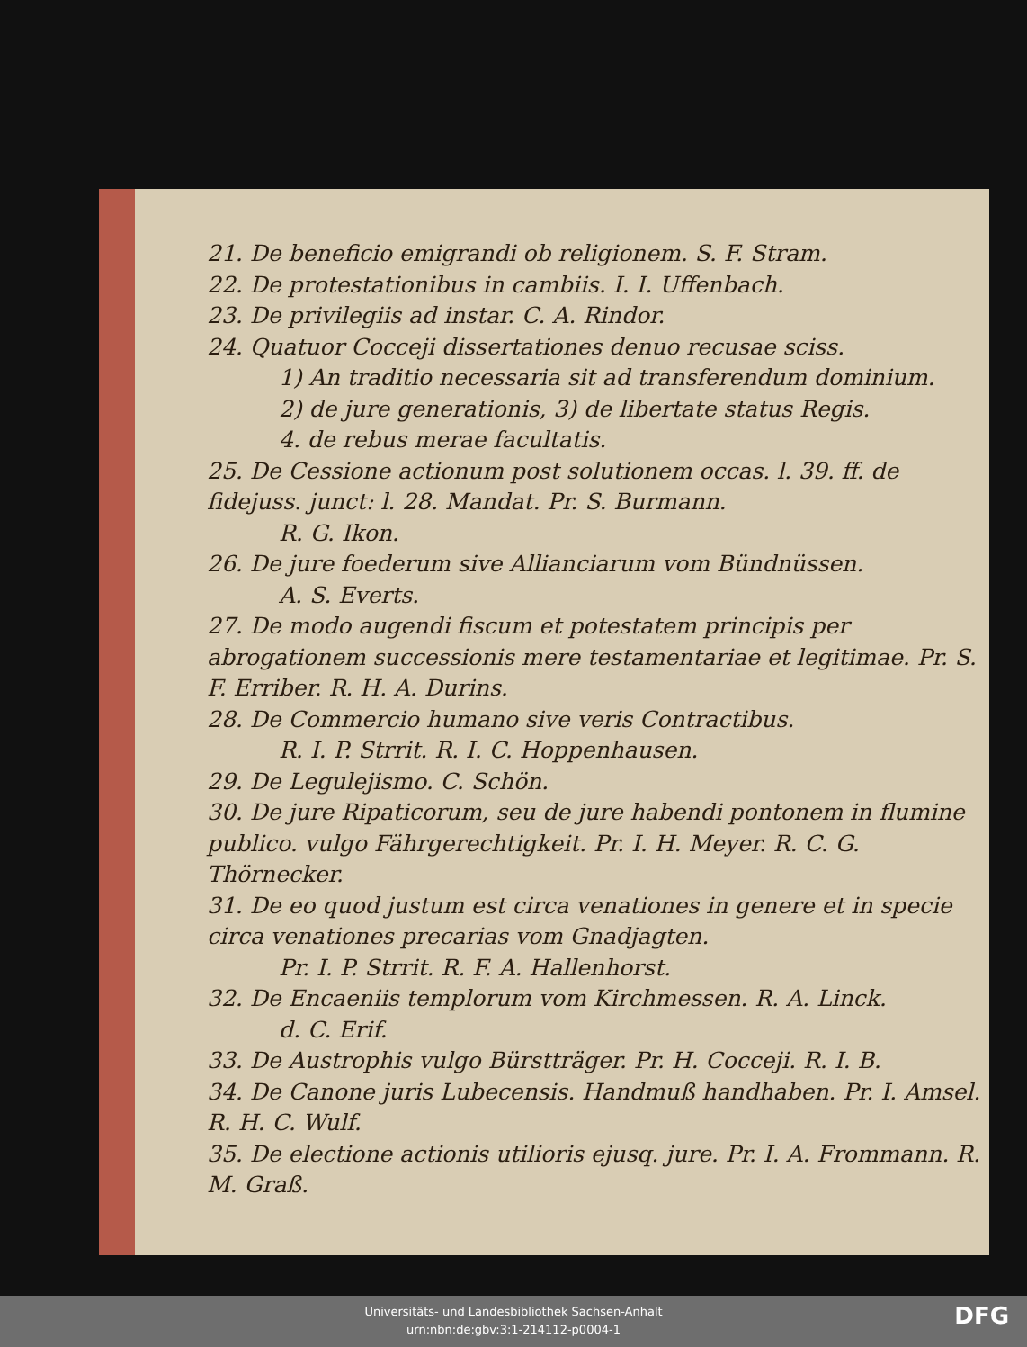21. De beneficio emigrandi ob religionem. S. F. Stram.
22. De protestationibus in cambiis. I. I. Uffenbach.
23. De privilegiis ad instar. C. A. Rindor.
24. Quatuor Cocceji dissertationes denuo recusae sciss.
1) An traditio necessaria sit ad transferendum dominium.
2) de jure generationis, 3) de libertate status Regis.
4. de rebus merae facultatis.
25. De Cessione actionum post solutionem occas. l. 39. ff. de fidejuss. junct: l. 28. Mandat. Pr. S. Burmann.
R. G. Ikon.
26. De jure foederum sive Allianciarum vom Bündnüssen.
A. S. Everts.
27. De modo augendi fiscum et potestatem principis per abrogationem successionis mere testamentariae et legitimae. Pr. S. F. Erriber. R. H. A. Durins.
28. De Commercio humano sive veris Contractibus.
R. I. P. Strrit. R. I. C. Hoppenhausen.
29. De Legulejismo. C. Schön.
30. De jure Ripaticorum, seu de jure habendi pontonem in flumine publico. vulgo Fährgerechtigkeit. Pr. I. H. Meyer. R. C. G. Thörnecker.
31. De eo quod justum est circa venationes in genere et in specie circa venationes precarias vom Gnadjagten.
Pr. I. P. Strrit. R. F. A. Hallenhorst.
32. De Encaeniis templorum vom Kirchmessen. R. A. Linck.
d. C. Erif.
33. De Austrophis vulgo Bürstträger. Pr. H. Cocceji. R. I. B.
34. De Canone juris Lubecensis. Handmuß handhaben. Pr. I. Amsel. R. H. C. Wulf.
35. De electione actionis utilioris ejusq. jure. Pr. I. A. Frommann. R. M. Graß.
Universitäts- und Landesbibliothek Sachsen-Anhalt
urn:nbn:de:gbv:3:1-214112-p0004-1
DFG